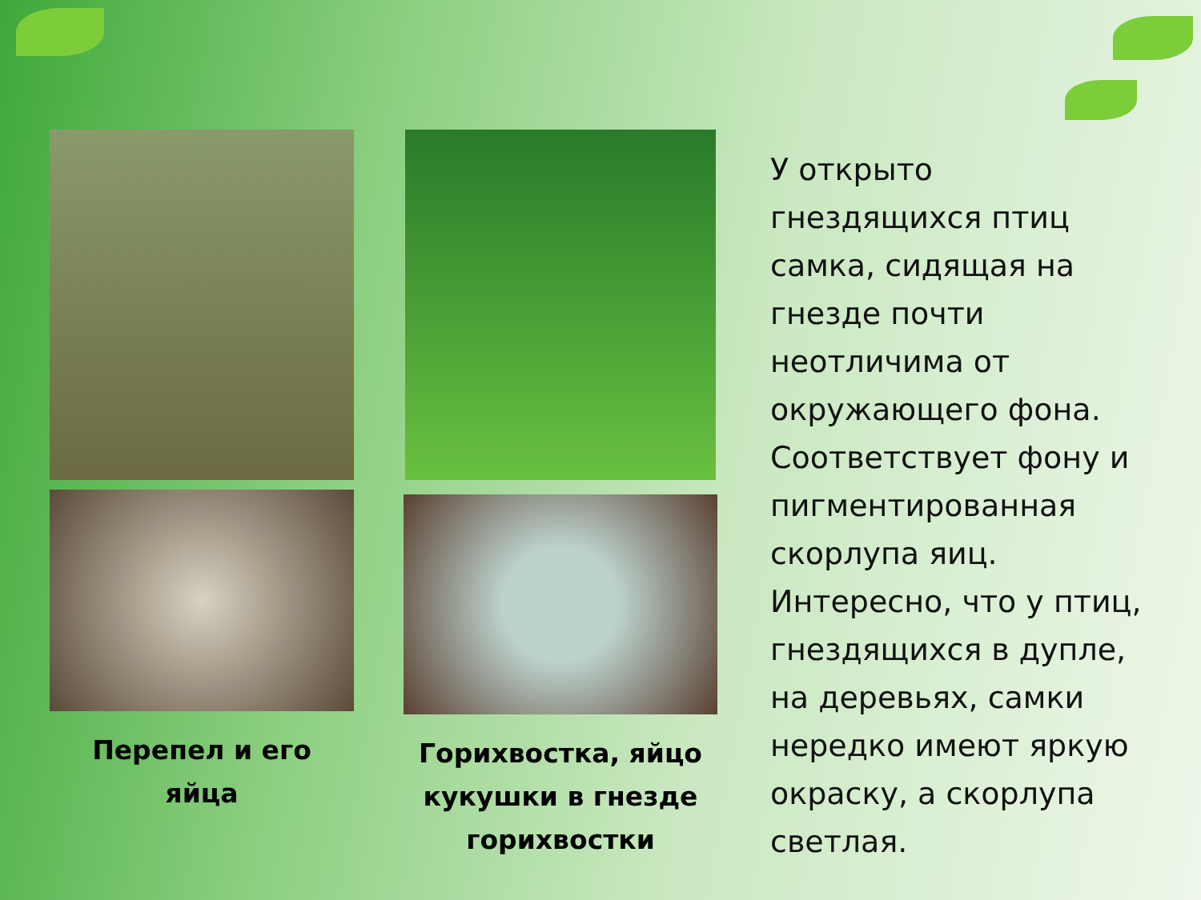Перепел и его
яйца
Горихвостка, яйцо кукушки в гнезде горихвостки
У открыто гнездящихся птиц самка, сидящая на гнезде почти неотличима от окружающего фона. Соответствует фону и пигментированная скорлупа яиц. Интересно, что у птиц, гнездящихся в дупле, на деревьях, самки нередко имеют яркую окраску, а скорлупа светлая.